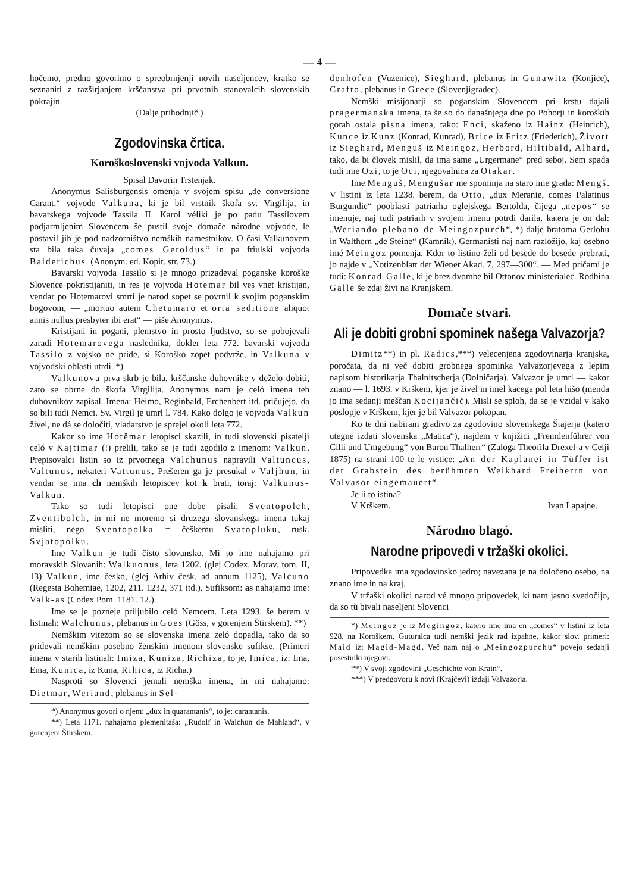— 4 —
hočemo, predno govorimo o spreobrnjenji novih naseljencev, kratko se seznaniti z razširjanjem krščanstva pri prvotnih stanovalcih slovenskih pokrajin.
(Dalje prihodnjič.)
Zgodovinska črtica.
Koroškoslovenski vojvoda Valkun.
Spisal Davorin Trstenjak.
Anonymus Salisburgensis omenja v svojem spisu „de conversione Carant.“ vojvode Valkuna, ki je bil vrstnik škofa sv. Virgilija, in bavarskega vojvode Tassila II. Karol véliki je po padu Tassilovem podjarmljenim Slovencem še pustil svoje domače národne vojvode, le postavil jih je pod nadzorništvo nemških namestnikov. O časi Valkunovem sta bila taka čuvaja „comes Geroldus“ in pa friulski vojvoda Balderichus. (Anonym. ed. Kopit. str. 73.)
Bavarski vojvoda Tassilo si je mnogo prizadeval poganske koroške Slovence pokristijaniti, in res je vojvoda Hotemar bil ves vnet kristijan, vendar po Hotemarovi smrti je narod sopet se povrnil k svojim poganskim bogovom, — „mortuo autem Chetumaro et orta seditione aliquot annis nullus presbyter ibi erat“ — piše Anonymus.
Kristijani in pogani, plemstvo in prosto ljudstvo, so se pobojevali zaradi Hotemarovega naslednika, dokler leta 772. bavarski vojvoda Tassilo z vojsko ne pride, si Koroško zopet podvrže, in Valkuna v vojvodski oblasti utrdi. *)
Valkunova prva skrb je bila, krščanske duhovnike v deželo dobiti, zato se obrne do škofa Virgilija. Anonymus nam je celó imena teh duhovnikov zapisal. Imena: Heimo, Reginbald, Erchenbert itd. pričujejo, da so bili tudi Nemci. Sv. Virgil je umrl l. 784. Kako dolgo je vojvoda Valkun živel, ne dá se določiti, vladarstvo je sprejel okoli leta 772.
Kakor so ime Hotěmar letopisci skazili, in tudi slovenski pisatelji celó v Kajtimar (!) prelili, tako se je tudi zgodilo z imenom: Valkun. Prepisovalci listin so iz prvotnega Valchunus napravili Valtuncus, Valtunus, nekateri Vattunus, Prešeren ga je presukal v Valjhun, in vendar se ima ch nemških letopiscev kot k brati, toraj: Valkunus-Valkun.
Tako so tudi letopisci one dobe pisali: Sventopolch, Zventibolch, in mi ne moremo si druzega slovanskega imena tukaj misliti, nego Sventopolka = češkemu Svatopluku, rusk. Svjatopolku.
Ime Valkun je tudi čisto slovansko. Mi to ime nahajamo pri moravskih Slovanih: Walkuonus, leta 1202. (glej Codex. Morav. tom. II, 13) Valkun, ime česko, (glej Arhiv česk. ad annum 1125), Valcuno (Regesta Bohemiae, 1202, 211. 1232, 371 itd.). Sufiksom: as nahajamo ime: Valk-as (Codex Pom. 1181. 12.).
Ime se je pozneje priljubilo celó Nemcem. Leta 1293. še berem v listinah: Walchunus, plebanus in Goes (Göss, v gorenjem Štirskem). **)
Nemškim vitezom so se slovenska imena zeló dopadla, tako da so pridevali nemškim posebno ženskim imenom slovenske sufikse. (Primeri imena v starih listinah: Imiza, Kuniza, Richiza, to je, Imica, iz: Ima, Ema, Kunica, iz Kuna, Rihica, iz Richa.)
Nasproti so Slovenci jemali nemška imena, in mi nahajamo: Dietmar, Weriand, plebanus in Sel-
*) Anonymus govori o njem: „dux in quarantanis“, to je: carantanis.
**) Leta 1171. nahajamo plemenitaša: „Rudolf in Walchun de Mahland“, v gorenjem Štirskem.
denhofen (Vuzenice), Sieghard, plebanus in Gunawitz (Konjice), Crafto, plebanus in Grece (Slovenjigradec).
Nemški misijonarji so poganskim Slovencem pri krstu dajali pragermanska imena, ta še so do današnjega dne po Pohorji in koroških gorah ostala pisna imena, tako: Enci, skaženo iz Hainz (Heinrich), Kunce iz Kunz (Konrad, Kunrad), Brice iz Fritz (Friederich), Živort iz Sieghard, Menguš iz Meingoz, Herbord, Hiltibald, Alhard, tako, da bi človek mislil, da ima same „Urgermane“ pred seboj. Sem spada tudi ime Ozi, to je Oci, njegovalnica za Otakar.
Ime Menguš, Mengušar me spominja na staro ime grada: Mengš. V listini iz leta 1238. berem, da Otto, „dux Meranie, comes Palatinus Burgundie“ pooblasti patriarha oglejskega Bertolda, čijega „nepos“ se imenuje, naj tudi patriarh v svojem imenu potrdi darila, katera je on dal: „Weriando plebano de Meingozpurch“, *) dalje bratoma Gerlohu in Walthern „de Steine“ (Kamnik). Germanisti naj nam razložijo, kaj osebno imé Meingoz pomenja. Kdor to listino želi od besede do besede prebrati, jo najde v „Notizenblatt der Wiener Akad. 7, 297—300“. — Med pričami je tudi: Konrad Galle, ki je brez dvombe bil Ottonov ministerialec. Rodbina Galle še zdaj živi na Kranjskem.
Domače stvari.
Ali je dobiti grobni spominek našega Valvazorja?
Dimitz**) in pl. Radics,***) velecenjena zgodovinarja kranjska, poročata, da ni več dobiti grobnega spominka Valvazorjevega z lepim napisom historikarja Thalnitscherja (Dolničarja). Valvazor je umrl — kakor znano — l. 1693. v Krškem, kjer je živel in imel kacega pol leta hišo (menda jo ima sedanji meščan Kocijančič). Misli se sploh, da se je vzidal v kako poslopje v Krškem, kjer je bil Valvazor pokopan.
Ko te dni nabiram gradivo za zgodovino slovenskega Štajerja (katero utegne izdati slovenska „Matica“), najdem v knjižici „Fremdenführer von Cilli und Umgebung“ von Baron Thalherr“ (Zaloga Theofila Drexel-a v Celji 1875) na strani 100 te le vrstice: „An der Kaplanei in Tüffer ist der Grabstein des berühmten Weikhard Freiherrn von Valvasor eingemauert“.
Je li to istina?
V Krškem. Ivan Lapajne.
Národno blagó.
Narodne pripovedi v tržaški okolici.
Pripovedka ima zgodovinsko jedro; navezana je na določeno osebo, na znano ime in na kraj.
V tržaški okolici narod vé mnogo pripovedek, ki nam jasno svedočijo, da so tù bivali naseljeni Slovenci
*) Meingoz je iz Megingoz, katero ime ima en „comes“ v listini iz leta 928. na Koroškem. Guturalca tudi nemški jezik rad izpahne, kakor slov. primeri: Maid iz: Magid-Magd. Več nam naj o „Meingozpurchu“ povejo sedanji posestniki njegovi.
**) V svoji zgodovini „Geschichte von Krain“.
***) V predgovoru k novi (Krajčevi) izdaji Valvazorja.